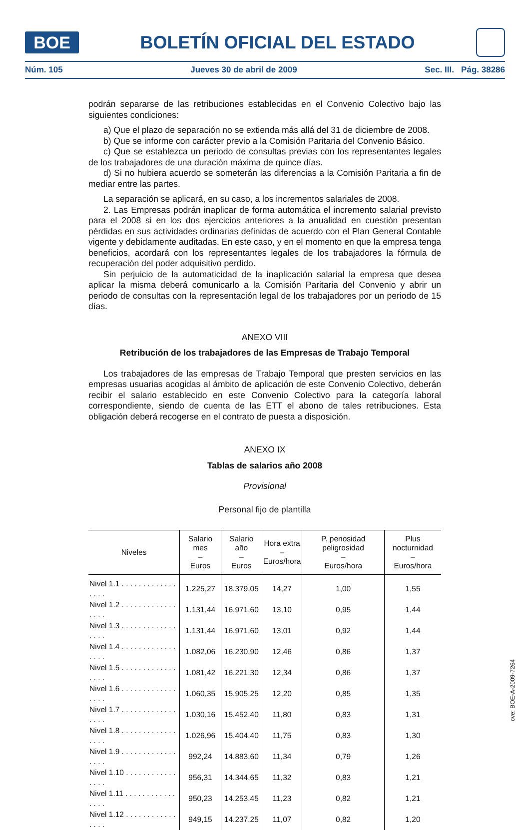BOE
BOLETÍN OFICIAL DEL ESTADO
Núm. 105 Jueves 30 de abril de 2009 Sec. III. Pág. 38286
podrán separarse de las retribuciones establecidas en el Convenio Colectivo bajo las siguientes condiciones:
a) Que el plazo de separación no se extienda más allá del 31 de diciembre de 2008.
b) Que se informe con carácter previo a la Comisión Paritaria del Convenio Básico.
c) Que se establezca un periodo de consultas previas con los representantes legales de los trabajadores de una duración máxima de quince días.
d) Si no hubiera acuerdo se someterán las diferencias a la Comisión Paritaria a fin de mediar entre las partes.
La separación se aplicará, en su caso, a los incrementos salariales de 2008.
2. Las Empresas podrán inaplicar de forma automática el incremento salarial previsto para el 2008 si en los dos ejercicios anteriores a la anualidad en cuestión presentan pérdidas en sus actividades ordinarias definidas de acuerdo con el Plan General Contable vigente y debidamente auditadas. En este caso, y en el momento en que la empresa tenga beneficios, acordará con los representantes legales de los trabajadores la fórmula de recuperación del poder adquisitivo perdido.
Sin perjuicio de la automaticidad de la inaplicación salarial la empresa que desea aplicar la misma deberá comunicarlo a la Comisión Paritaria del Convenio y abrir un periodo de consultas con la representación legal de los trabajadores por un periodo de 15 días.
ANEXO VIII
Retribución de los trabajadores de las Empresas de Trabajo Temporal
Los trabajadores de las empresas de Trabajo Temporal que presten servicios en las empresas usuarias acogidas al ámbito de aplicación de este Convenio Colectivo, deberán recibir el salario establecido en este Convenio Colectivo para la categoría laboral correspondiente, siendo de cuenta de las ETT el abono de tales retribuciones. Esta obligación deberá recogerse en el contrato de puesta a disposición.
ANEXO IX
Tablas de salarios año 2008
Provisional
Personal fijo de plantilla
| Niveles | Salario mes – Euros | Salario año – Euros | Hora extra – Euros/hora | P. penosidad peligrosidad – Euros/hora | Plus nocturnidad – Euros/hora |
| --- | --- | --- | --- | --- | --- |
| Nivel 1.1 . . . . . . . . . . . . . . . . . | 1.225,27 | 18.379,05 | 14,27 | 1,00 | 1,55 |
| Nivel 1.2 . . . . . . . . . . . . . . . . . | 1.131,44 | 16.971,60 | 13,10 | 0,95 | 1,44 |
| Nivel 1.3 . . . . . . . . . . . . . . . . . | 1.131,44 | 16.971,60 | 13,01 | 0,92 | 1,44 |
| Nivel 1.4 . . . . . . . . . . . . . . . . . | 1.082,06 | 16.230,90 | 12,46 | 0,86 | 1,37 |
| Nivel 1.5 . . . . . . . . . . . . . . . . . | 1.081,42 | 16.221,30 | 12,34 | 0,86 | 1,37 |
| Nivel 1.6 . . . . . . . . . . . . . . . . . | 1.060,35 | 15.905,25 | 12,20 | 0,85 | 1,35 |
| Nivel 1.7 . . . . . . . . . . . . . . . . . | 1.030,16 | 15.452,40 | 11,80 | 0,83 | 1,31 |
| Nivel 1.8 . . . . . . . . . . . . . . . . . | 1.026,96 | 15.404,40 | 11,75 | 0,83 | 1,30 |
| Nivel 1.9 . . . . . . . . . . . . . . . . . | 992,24 | 14.883,60 | 11,34 | 0,79 | 1,26 |
| Nivel 1.10 . . . . . . . . . . . . . . . . | 956,31 | 14.344,65 | 11,32 | 0,83 | 1,21 |
| Nivel 1.11 . . . . . . . . . . . . . . . . | 950,23 | 14.253,45 | 11,23 | 0,82 | 1,21 |
| Nivel 1.12 . . . . . . . . . . . . . . . . | 949,15 | 14.237,25 | 11,07 | 0,82 | 1,20 |
cve: BOE-A-2009-7264